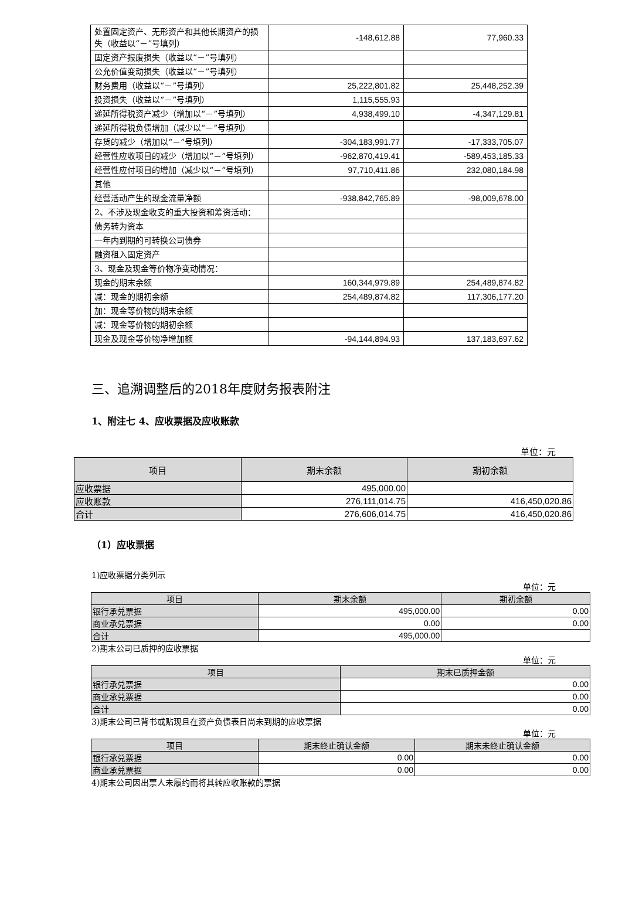| 处置固定资产、无形资产和其他长期资产的损失（收益以“－”号填列） | -148,612.88 | 77,960.33 |
| 固定资产报废损失（收益以“－”号填列） | | |
| 公允价值变动损失（收益以“－”号填列） | | |
| 财务费用（收益以“－”号填列） | 25,222,801.82 | 25,448,252.39 |
| 投资损失（收益以“－”号填列） | 1,115,555.93 | |
| 递延所得税资产减少（增加以“－”号填列） | 4,938,499.10 | -4,347,129.81 |
| 递延所得税负债增加（减少以“－”号填列） | | |
| 存货的减少（增加以“－”号填列） | -304,183,991.77 | -17,333,705.07 |
| 经营性应收项目的减少（增加以“－”号填列） | -962,870,419.41 | -589,453,185.33 |
| 经营性应付项目的增加（减少以“－”号填列） | 97,710,411.86 | 232,080,184.98 |
| 其他 | | |
| 经营活动产生的现金流量净额 | -938,842,765.89 | -98,009,678.00 |
| 2、不涉及现金收支的重大投资和筹资活动： | | |
| 债务转为资本 | | |
| 一年内到期的可转换公司债券 | | |
| 融资租入固定资产 | | |
| 3、现金及现金等价物净变动情况： | | |
| 现金的期末余额 | 160,344,979.89 | 254,489,874.82 |
| 减：现金的期初余额 | 254,489,874.82 | 117,306,177.20 |
| 加：现金等价物的期末余额 | | |
| 减：现金等价物的期初余额 | | |
| 现金及现金等价物净增加额 | -94,144,894.93 | 137,183,697.62 |
三、追溯调整后的2018年度财务报表附注
1、附注七 4、应收票据及应收账款
单位：元
| 项目 | 期末余额 | 期初余额 |
| 应收票据 | 495,000.00 | |
| 应收账款 | 276,111,014.75 | 416,450,020.86 |
| 合计 | 276,606,014.75 | 416,450,020.86 |
（1）应收票据
1)应收票据分类列示
单位：元
| 项目 | 期末余额 | 期初余额 |
| 银行承兑票据 | 495,000.00 | 0.00 |
| 商业承兑票据 | 0.00 | 0.00 |
| 合计 | 495,000.00 | |
2)期末公司已质押的应收票据
单位：元
| 项目 | 期末已质押金额 |
| 银行承兑票据 | 0.00 |
| 商业承兑票据 | 0.00 |
| 合计 | 0.00 |
3)期末公司已背书或贴现且在资产负债表日尚未到期的应收票据
单位：元
| 项目 | 期末终止确认金额 | 期末未终止确认金额 |
| 银行承兑票据 | 0.00 | 0.00 |
| 商业承兑票据 | 0.00 | 0.00 |
4)期末公司因出票人未履约而将其转应收账款的票据